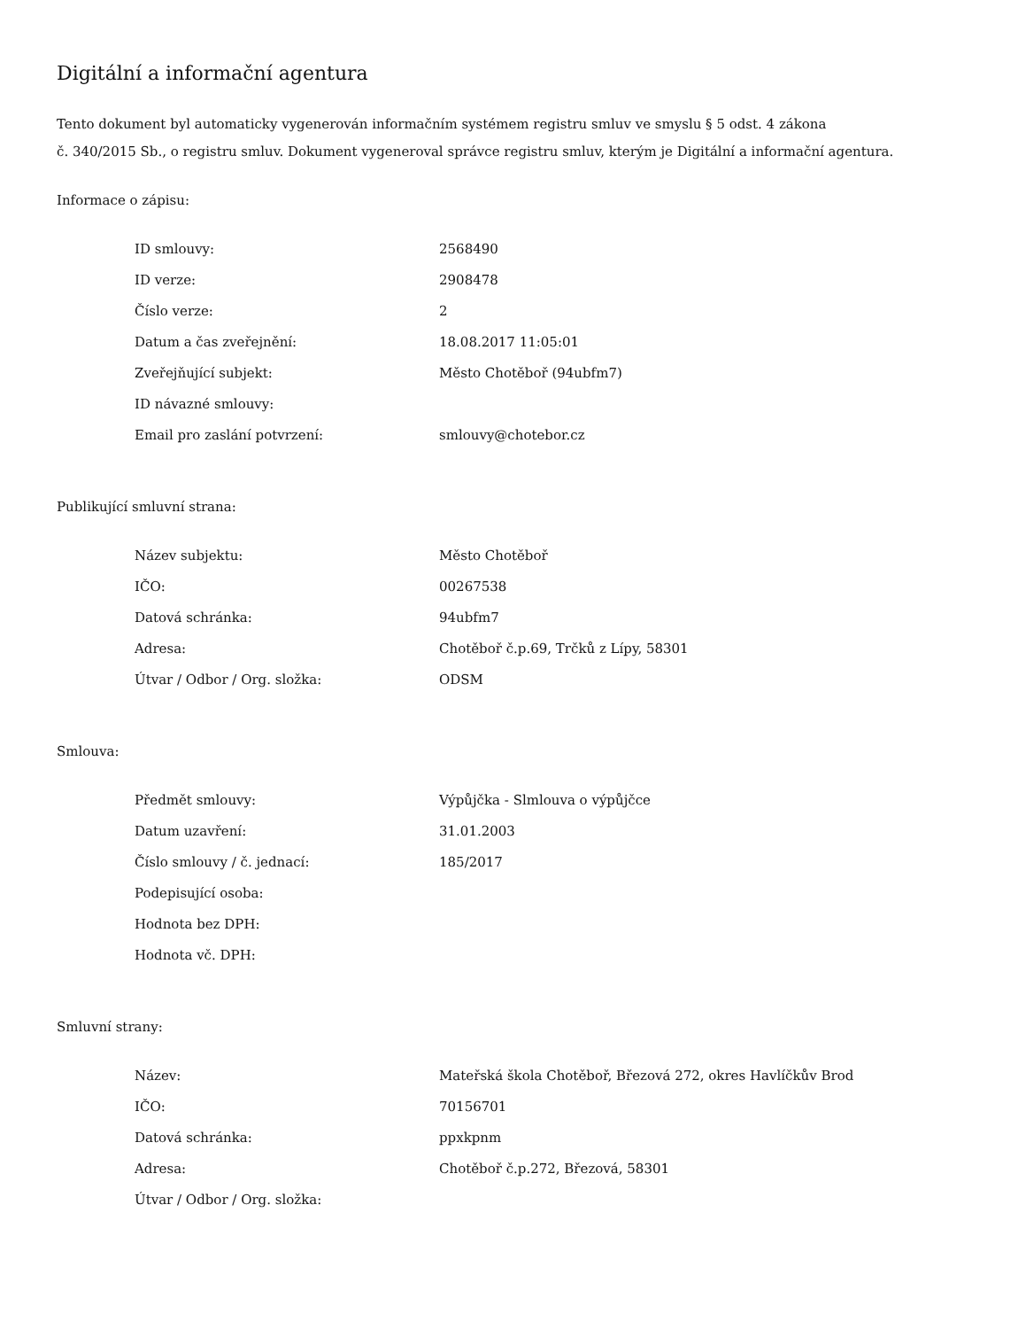Digitální a informační agentura
Tento dokument byl automaticky vygenerován informačním systémem registru smluv ve smyslu § 5 odst. 4 zákona
č. 340/2015 Sb., o registru smluv. Dokument vygeneroval správce registru smluv, kterým je Digitální a informační agentura.
Informace o zápisu:
| ID smlouvy: | 2568490 |
| ID verze: | 2908478 |
| Číslo verze: | 2 |
| Datum a čas zveřejnění: | 18.08.2017 11:05:01 |
| Zveřejňující subjekt: | Město Chotěboř (94ubfm7) |
| ID návazné smlouvy: | |
| Email pro zaslání potvrzení: | smlouvy@chotebor.cz |
Publikující smluvní strana:
| Název subjektu: | Město Chotěboř |
| IČO: | 00267538 |
| Datová schránka: | 94ubfm7 |
| Adresa: | Chotěboř č.p.69, Trčků z Lípy, 58301 |
| Útvar / Odbor / Org. složka: | ODSM |
Smlouva:
| Předmět smlouvy: | Výpůjčka - Slmlouva o výpůjčce |
| Datum uzavření: | 31.01.2003 |
| Číslo smlouvy / č. jednací: | 185/2017 |
| Podepisující osoba: | |
| Hodnota bez DPH: | |
| Hodnota vč. DPH: | |
Smluvní strany:
| Název: | Mateřská škola Chotěboř, Březová 272, okres Havlíčkův Brod |
| IČO: | 70156701 |
| Datová schránka: | ppxkpnm |
| Adresa: | Chotěboř č.p.272, Březová, 58301 |
| Útvar / Odbor / Org. složka: | |